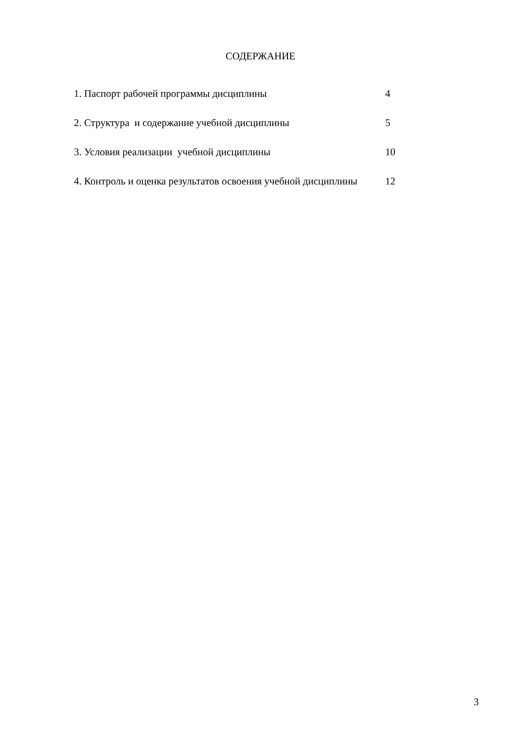СОДЕРЖАНИЕ
| 1. Паспорт рабочей программы дисциплины | 4 |
| 2. Структура и содержание учебной дисциплины | 5 |
| 3. Условия реализации учебной дисциплины | 10 |
| 4. Контроль и оценка результатов освоения учебной дисциплины | 12 |
3